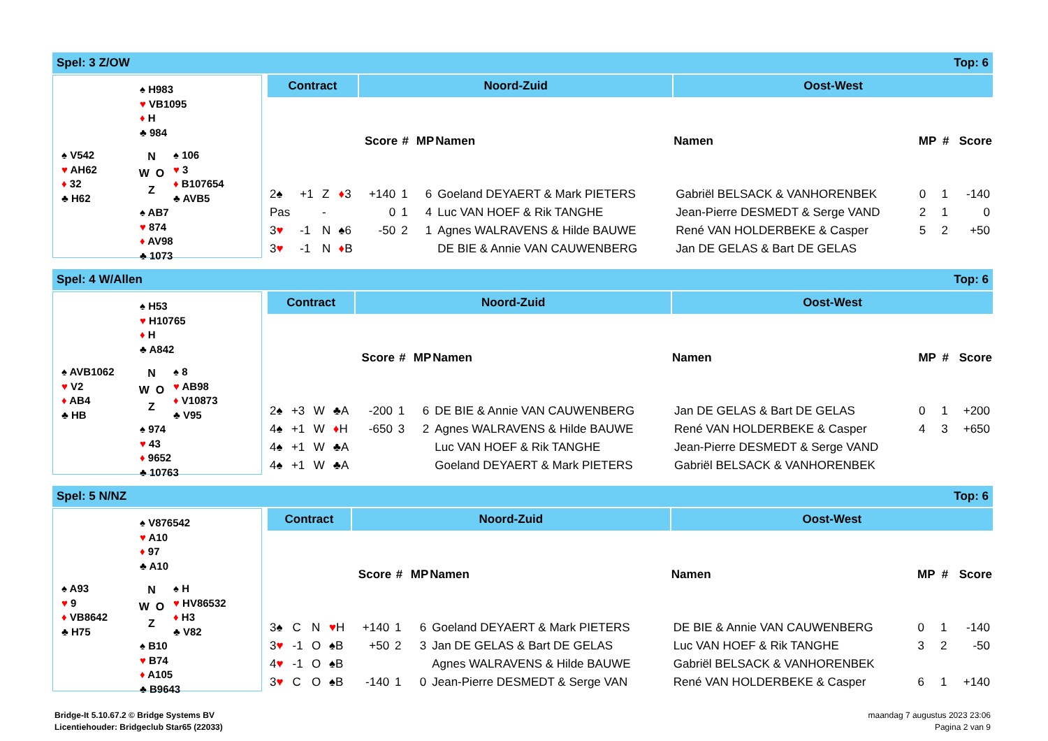Spel: 3 Z/OW Top: 6
♠ H983
♥ VB1095
♦ H
♣ 984
♠ V542
♥ AH62
♦ 32
♣ H62
N
W O
Z
♠ 106
♥ 3
♦ B107654
♣ AVB5
♠ AB7
♥ 874
♦ AV98
♣ 1073
| Contract | | | | Noord-Zuid | | | | Oost-West | | | |
| --- | --- | --- | --- | --- | --- | --- | --- | --- | --- | --- | --- |
| | | | | Score | # | MP | Namen | Namen | MP | # | Score |
| 2♠ | +1 | Z | ♦ 3 | +140 | 1 | 6 | Goeland DEYAERT & Mark PIETERS | Gabriël BELSACK & VANHORENBEK | 0 | 1 | -140 |
| Pas | | - | | 0 | 1 | 4 | Luc VAN HOEF & Rik TANGHE | Jean-Pierre DESMEDT & Serge VAND | 2 | 1 | 0 |
| 3 ♥ | -1 | N | ♠6 | -50 | 2 | 1 | Agnes WALRAVENS & Hilde BAUWE | René VAN HOLDERBEKE & Casper | 5 | 2 | +50 |
| 3 ♥ | -1 | N | ♦ B | | | | DE BIE & Annie VAN CAUWENBERG | Jan DE GELAS & Bart DE GELAS | | | |
Spel: 4 W/Allen Top: 6
♠ H53
♥ H10765
♦ H
♣ A842
♠ AVB1062
♥ V2
♦ AB4
♣ HB
N
W O
Z
♠ 8
♥ AB98
♦ V10873
♣ V95
♠ 974
♥ 43
♦ 9652
♣ 10763
| Contract | | | | Noord-Zuid | | | | Oost-West | | | |
| --- | --- | --- | --- | --- | --- | --- | --- | --- | --- | --- | --- |
| | | | | Score | # | MP | Namen | Namen | MP | # | Score |
| 2♠ | +3 | W | ♣A | -200 | 1 | 6 | DE BIE & Annie VAN CAUWENBERG | Jan DE GELAS & Bart DE GELAS | 0 | 1 | +200 |
| 4♠ | +1 | W | ♦ H | -650 | 3 | 2 | Agnes WALRAVENS & Hilde BAUWE | René VAN HOLDERBEKE & Casper | 4 | 3 | +650 |
| 4♠ | +1 | W | ♣A | | | | Luc VAN HOEF & Rik TANGHE | Jean-Pierre DESMEDT & Serge VAND | | | |
| 4♠ | +1 | W | ♣A | | | | Goeland DEYAERT & Mark PIETERS | Gabriël BELSACK & VANHORENBEK | | | |
Spel: 5 N/NZ Top: 6
♠ V876542
♥ A10
♦ 97
♣ A10
♠ A93
♥ 9
♦ VB8642
♣ H75
N
W O
Z
♠ H
♥ HV86532
♦ H3
♣ V82
♠ B10
♥ B74
♦ A105
♣ B9643
| Contract | | | | Noord-Zuid | | | | Oost-West | | | |
| --- | --- | --- | --- | --- | --- | --- | --- | --- | --- | --- | --- |
| | | | | Score | # | MP | Namen | Namen | MP | # | Score |
| 3♠ | C | N | ♥ H | +140 | 1 | 6 | Goeland DEYAERT & Mark PIETERS | DE BIE & Annie VAN CAUWENBERG | 0 | 1 | -140 |
| 3 ♥ | -1 | O | ♠B | +50 | 2 | 3 | Jan DE GELAS & Bart DE GELAS | Luc VAN HOEF & Rik TANGHE | 3 | 2 | -50 |
| 4 ♥ | -1 | O | ♠B | | | | Agnes WALRAVENS & Hilde BAUWE | Gabriël BELSACK & VANHORENBEK | | | |
| 3 ♥ | C | O | ♠B | -140 | 1 | 0 | Jean-Pierre DESMEDT & Serge VAN | René VAN HOLDERBEKE & Casper | 6 | 1 | +140 |
Bridge-It 5.10.67.2 © Bridge Systems BV
Licentiehouder: Bridgeclub Star65 (22033)
maandag 7 augustus 2023 23:06
Pagina 2 van 9